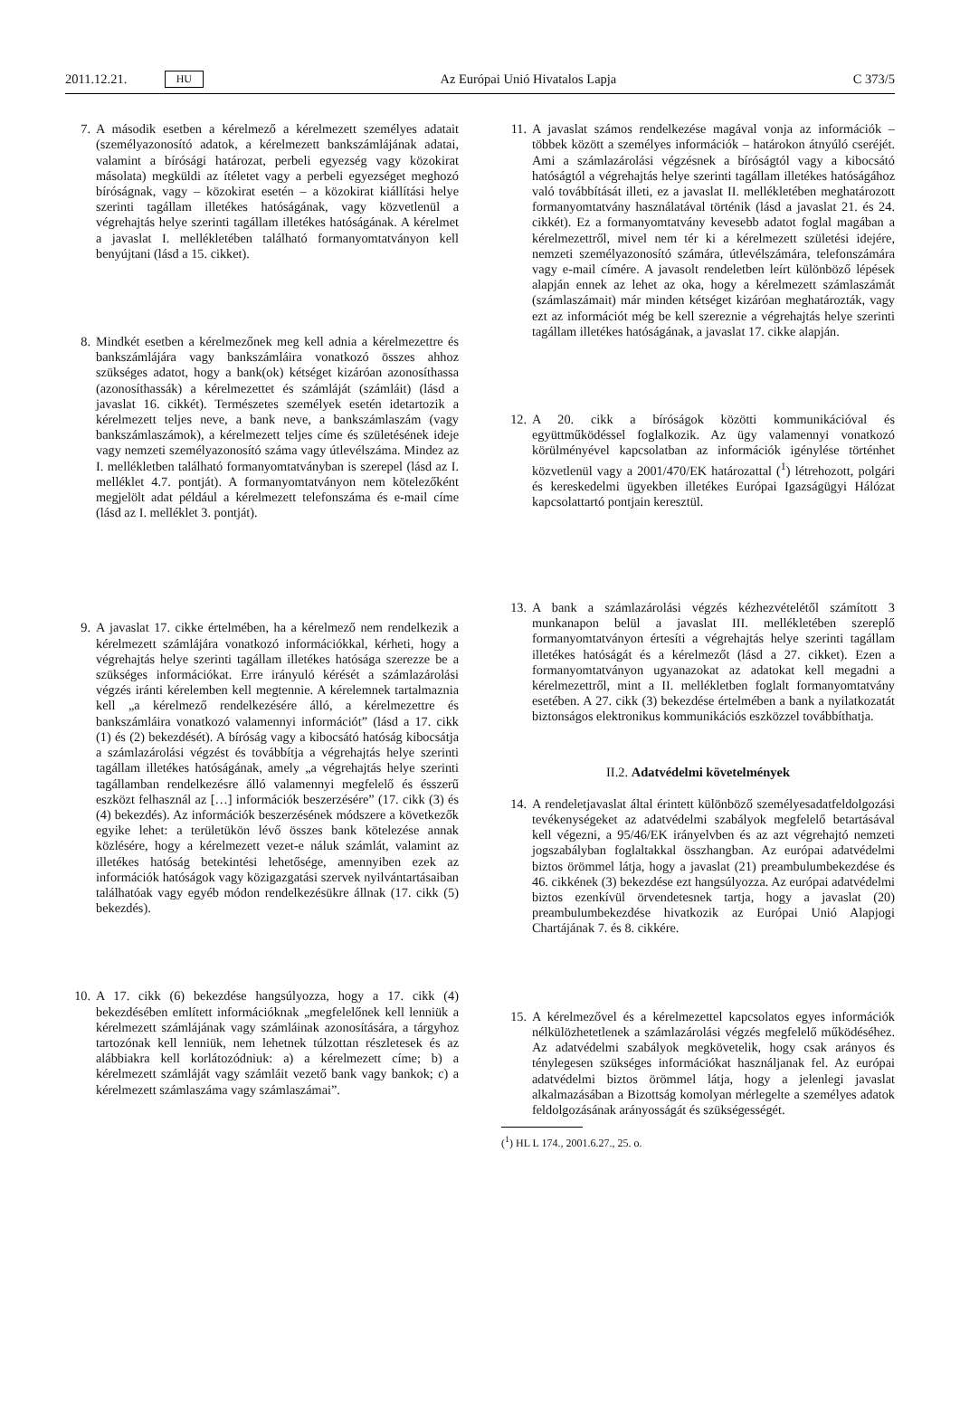2011.12.21. HU Az Európai Unió Hivatalos Lapja C 373/5
7. A második esetben a kérelmező a kérelmezett személyes adatait (személyazonosító adatok, a kérelmezett bankszámlájának adatai, valamint a bírósági határozat, perbeli egyezség vagy közokirat másolata) megküldi az ítéletet vagy a perbeli egyezséget meghozó bíróságnak, vagy – közokirat esetén – a közokirat kiállítási helye szerinti tagállam illetékes hatóságának, vagy közvetlenül a végrehajtás helye szerinti tagállam illetékes hatóságának. A kérelmet a javaslat I. mellékletében található formanyomtatványon kell benyújtani (lásd a 15. cikket).
8. Mindkét esetben a kérelmezőnek meg kell adnia a kérelmezettre és bankszámlájára vagy bankszámláira vonatkozó összes ahhoz szükséges adatot, hogy a bank(ok) kétséget kizáróan azonosíthassa (azonosíthassák) a kérelmezettet és számláját (számláit) (lásd a javaslat 16. cikkét). Természetes személyek esetén idetartozik a kérelmezett teljes neve, a bank neve, a bankszámlaszám (vagy bankszámlaszámok), a kérelmezett teljes címe és születésének ideje vagy nemzeti személyazonosító száma vagy útlevélszáma. Mindez az I. mellékletben található formanyomtatványban is szerepel (lásd az I. melléklet 4.7. pontját). A formanyomtatványon nem kötelezőként megjelölt adat például a kérelmezett telefonszáma és e-mail címe (lásd az I. melléklet 3. pontját).
9. A javaslat 17. cikke értelmében, ha a kérelmező nem rendelkezik a kérelmezett számlájára vonatkozó információkkal, kérheti, hogy a végrehajtás helye szerinti tagállam illetékes hatósága szerezze be a szükséges információkat. Erre irányuló kérését a számlazárolási végzés iránti kérelemben kell megtennie. A kérelemnek tartalmaznia kell „a kérelmező rendelkezésére álló, a kérelmezettre és bankszámláira vonatkozó valamennyi információt” (lásd a 17. cikk (1) és (2) bekezdését). A bíróság vagy a kibocsátó hatóság kibocsátja a számlazárolási végzést és továbbítja a végrehajtás helye szerinti tagállam illetékes hatóságának, amely „a végrehajtás helye szerinti tagállamban rendelkezésre álló valamennyi megfelelő és ésszerű eszközt felhasznál az […] információk beszerzésére” (17. cikk (3) és (4) bekezdés). Az információk beszerzésének módszere a következők egyike lehet: a területükön lévő összes bank kötelezése annak közlésére, hogy a kérelmezett vezet-e náluk számlát, valamint az illetékes hatóság betekintési lehetősége, amennyiben ezek az információk hatóságok vagy közigazgatási szervek nyilvántartásaiban találhatóak vagy egyéb módon rendelkezésükre állnak (17. cikk (5) bekezdés).
10. A 17. cikk (6) bekezdése hangsúlyozza, hogy a 17. cikk (4) bekezdésében említett információknak „megfelelőnek kell lenniük a kérelmezett számlájának vagy számláinak azonosítására, a tárgyhoz tartozónak kell lenniük, nem lehetnek túlzottan részletesek és az alábbiakra kell korlátozódniuk: a) a kérelmezett címe; b) a kérelmezett számláját vagy számláit vezető bank vagy bankok; c) a kérelmezett számlaszáma vagy számlaszámai”.
11. A javaslat számos rendelkezése magával vonja az információk – többek között a személyes információk – határokon átnyúló cseréjét. Ami a számlazárolási végzésnek a bíróságtól vagy a kibocsátó hatóságtól a végrehajtás helye szerinti tagállam illetékes hatóságához való továbbítását illeti, ez a javaslat II. mellékletében meghatározott formanyomtatvány használatával történik (lásd a javaslat 21. és 24. cikkét). Ez a formanyomtatvány kevesebb adatot foglal magában a kérelmezettről, mivel nem tér ki a kérelmezett születési idejére, nemzeti személyazonosító számára, útlevélszámára, telefonszámára vagy e-mail címére. A javasolt rendeletben leírt különböző lépések alapján ennek az lehet az oka, hogy a kérelmezett számlaszámát (számlaszámait) már minden kétséget kizáróan meghatározták, vagy ezt az információt még be kell szereznie a végrehajtás helye szerinti tagállam illetékes hatóságának, a javaslat 17. cikke alapján.
12. A 20. cikk a bíróságok közötti kommunikációval és együttműködéssel foglalkozik. Az ügy valamennyi vonatkozó körülményével kapcsolatban az információk igénylése történhet közvetlenül vagy a 2001/470/EK határozattal (<sup>1</sup>) létrehozott, polgári és kereskedelmi ügyekben illetékes Európai Igazságügyi Hálózat kapcsolattartó pontjain keresztül.
13. A bank a számlazárolási végzés kézhezvételétől számított 3 munkanapon belül a javaslat III. mellékletében szereplő formanyomtatványon értesíti a végrehajtás helye szerinti tagállam illetékes hatóságát és a kérelmezőt (lásd a 27. cikket). Ezen a formanyomtatványon ugyanazokat az adatokat kell megadni a kérelmezettről, mint a II. mellékletben foglalt formanyomtatvány esetében. A 27. cikk (3) bekezdése értelmében a bank a nyilatkozatát biztonságos elektronikus kommunikációs eszközzel továbbíthatja.
II.2. Adatvédelmi követelmények
14. A rendeletjavaslat által érintett különböző személyesadatfeldolgozási tevékenységeket az adatvédelmi szabályok megfelelő betartásával kell végezni, a 95/46/EK irányelvben és az azt végrehajtó nemzeti jogszabályban foglaltakkal összhangban. Az európai adatvédelmi biztos örömmel látja, hogy a javaslat (21) preambulumbekezdése és 46. cikkének (3) bekezdése ezt hangsúlyozza. Az európai adatvédelmi biztos ezenkívül örvendetesnek tartja, hogy a javaslat (20) preambulumbekezdése hivatkozik az Európai Unió Alapjogi Chartájának 7. és 8. cikkére.
15. A kérelmezővel és a kérelmezettel kapcsolatos egyes információk nélkülözhetetlenek a számlazárolási végzés megfelelő működéséhez. Az adatvédelmi szabályok megkövetelik, hogy csak arányos és ténylegesen szükséges információkat használjanak fel. Az európai adatvédelmi biztos örömmel látja, hogy a jelenlegi javaslat alkalmazásában a Bizottság komolyan mérlegelte a személyes adatok feldolgozásának arányosságát és szükségességét.
(<sup>1</sup>) HL L 174., 2001.6.27., 25. o.